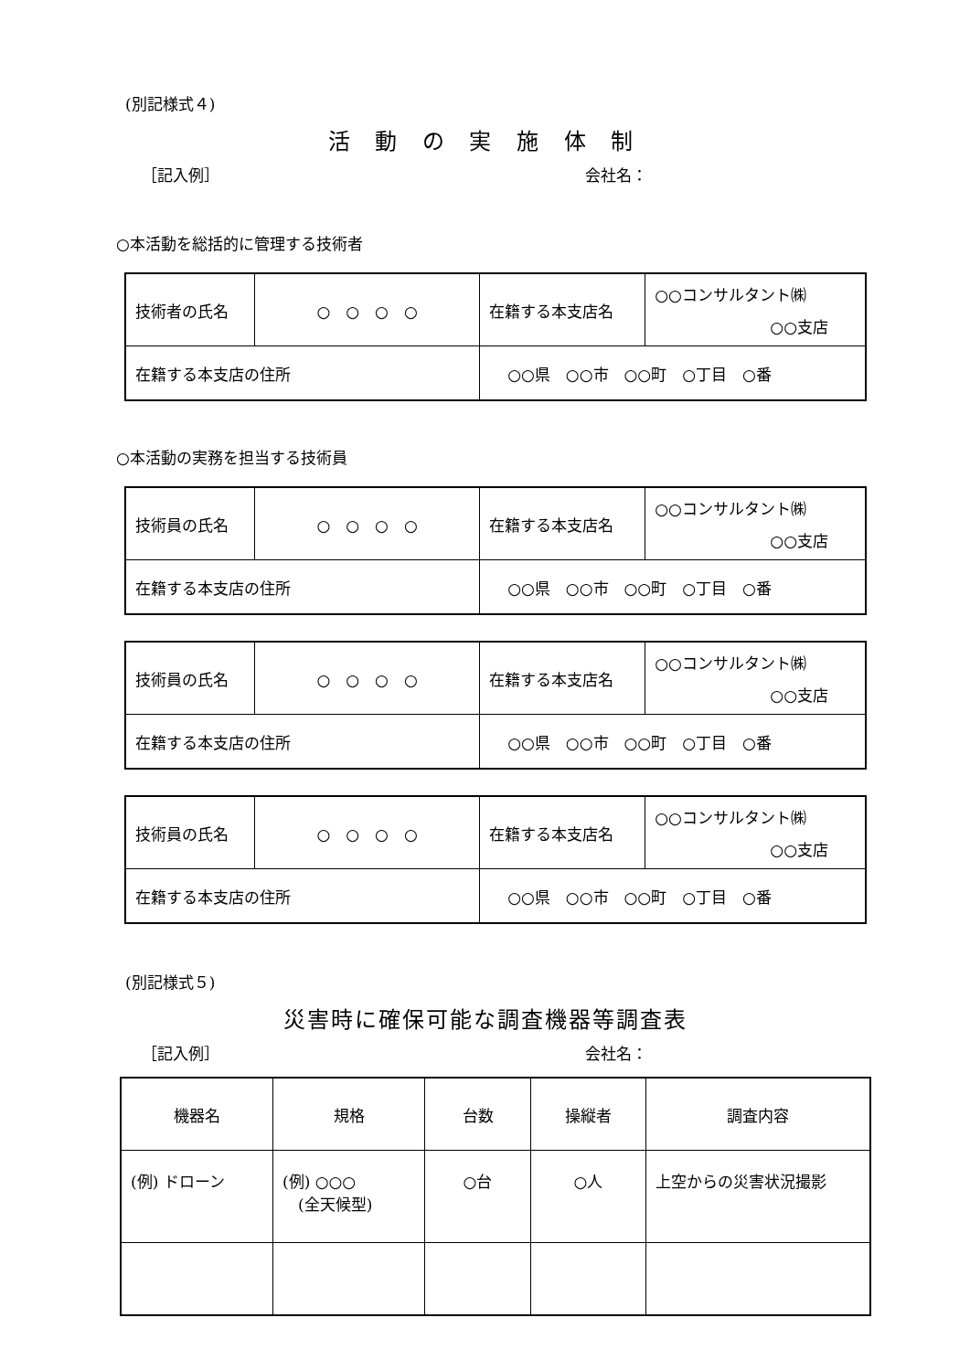(別記様式４)
活 動 の 実 施 体 制
［記入例］ 会社名：
○本活動を総括的に管理する技術者
| 技術者の氏名 | ○ ○ ○ ○ | | 在籍する本支店名 | ○○コンサルタント㈱ ○○支店 |
| 在籍する本支店の住所 | | ○○県 ○○市 ○○町 ○丁目 ○番 | | |
○本活動の実務を担当する技術員
| 技術員の氏名 | ○ ○ ○ ○ | | 在籍する本支店名 | ○○コンサルタント㈱ ○○支店 |
| 在籍する本支店の住所 | | ○○県 ○○市 ○○町 ○丁目 ○番 | | |
| 技術員の氏名 | ○ ○ ○ ○ | | 在籍する本支店名 | ○○コンサルタント㈱ ○○支店 |
| 在籍する本支店の住所 | | ○○県 ○○市 ○○町 ○丁目 ○番 | | |
| 技術員の氏名 | ○ ○ ○ ○ | | 在籍する本支店名 | ○○コンサルタント㈱ ○○支店 |
| 在籍する本支店の住所 | | ○○県 ○○市 ○○町 ○丁目 ○番 | | |
(別記様式５)
災害時に確保可能な調査機器等調査表
［記入例］ 会社名：
| 機器名 | 規格 | 台数 | 操縦者 | 調査内容 |
| (例) ドローン | (例) ○○○ (全天候型) | ○台 | ○人 | 上空からの災害状況撮影 |